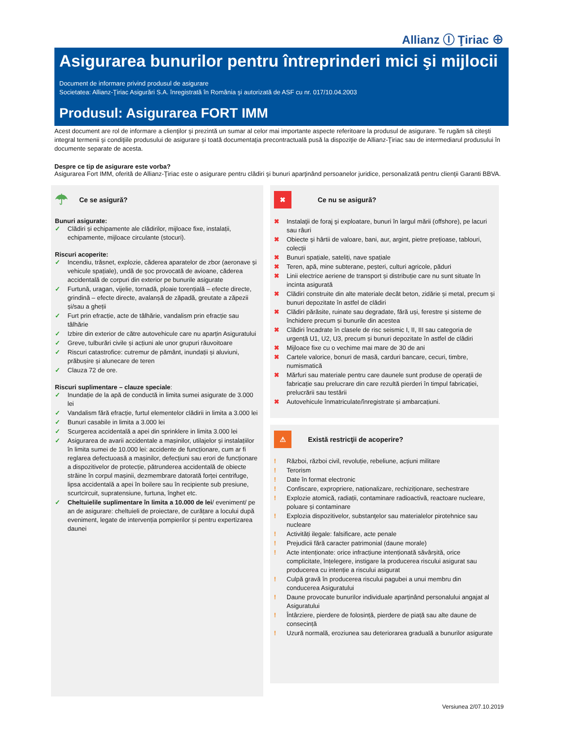Allianz Ⓘ Ţiriac ⊕
Asigurarea bunurilor pentru întreprinderi mici şi mijlocii
Document de informare privind produsul de asigurare
Societatea: Allianz-Ţiriac Asigurări S.A. înregistrată în România şi autorizată de ASF cu nr. 017/10.04.2003
Produsul: Asigurarea FORT IMM
Acest document are rol de informare a clienţilor şi prezintă un sumar al celor mai importante aspecte referitoare la produsul de asigurare. Te rugăm să citeşti integral termenii şi condiţiile produsului de asigurare şi toată documentaţia precontractuală pusă la dispoziţie de Allianz-Ţiriac sau de intermediarul produsului în documente separate de acesta.
Despre ce tip de asigurare este vorba?
Asigurarea Fort IMM, oferită de Allianz-Ţiriac este o asigurare pentru clădiri şi bunuri aparţinând persoanelor juridice, personalizată pentru clienţii Garanti BBVA.
☂ Ce se asigură?
Bunuri asigurate:
✓ Clădiri și echipamente ale clădirilor, mijloace fixe, instalații, echipamente, mijloace circulante (stocuri).
Riscuri acoperite:
✓ Incendiu, trăsnet, explozie, căderea aparatelor de zbor (aeronave și vehicule spațiale), undă de șoc provocată de avioane, căderea accidentală de corpuri din exterior pe bunurile asigurate
✓ Furtună, uragan, vijelie, tornadă, ploaie torențială – efecte directe, grindină – efecte directe, avalanșă de zăpadă, greutate a zăpezii și/sau a gheții
✓ Furt prin efracție, acte de tâlhărie, vandalism prin efracție sau tâlhărie
✓ Izbire din exterior de către autovehicule care nu aparțin Asiguratului
✓ Greve, tulburări civile și acțiuni ale unor grupuri răuvoitoare
✓ Riscuri catastrofice: cutremur de pământ, inundații și aluviuni, prăbușire și alunecare de teren
✓ Clauza 72 de ore.
Riscuri suplimentare – clauze speciale:
✓ Inundație de la apă de conductă in limita sumei asigurate de 3.000 lei
✓ Vandalism fără efracție, furtul elementelor clădirii in limita a 3.000 lei
✓ Bunuri casabile in limita a 3.000 lei
✓ Scurgerea accidentală a apei din sprinklere in limita 3.000 lei
✓ Asigurarea de avarii accidentale a mașinilor, utilajelor și instalațiilor în limita sumei de 10.000 lei: accidente de funcționare, cum ar fi reglarea defectuoasă a mașinilor, defecțiuni sau erori de funcționare a dispozitivelor de protecție, pătrunderea accidentală de obiecte străine în corpul mașinii, dezmembrare datorată forței centrifuge, lipsa accidentală a apei în boilere sau în recipiente sub presiune, scurtcircuit, supratensiune, furtuna, înghet etc.
✓ Cheltuielile suplimentare în limita a 10.000 de lei/ eveniment/ pe an de asigurare: cheltuieli de proiectare, de curățare a locului după eveniment, legate de intervenția pompierilor și pentru expertizarea daunei
✖ Ce nu se asigură?
✖ Instalaţii de foraj şi exploatare, bunuri în largul mării (offshore), pe lacuri sau râuri
✖ Obiecte şi hârtii de valoare, bani, aur, argint, pietre prețioase, tablouri, colecții
✖ Bunuri spațiale, sateliți, nave spațiale
✖ Teren, apă, mine subterane, peșteri, culturi agricole, păduri
✖ Linii electrice aeriene de transport și distribuție care nu sunt situate în incinta asigurată
✖ Clădiri construite din alte materiale decât beton, zidărie și metal, precum și bunuri depozitate în astfel de clădiri
✖ Clădiri părăsite, ruinate sau degradate, fără uși, ferestre și sisteme de închidere precum și bunurile din acestea
✖ Clădiri încadrate în clasele de risc seismic I, II, III sau categoria de urgență U1, U2, U3, precum și bunuri depozitate în astfel de clădiri
✖ Mijloace fixe cu o vechime mai mare de 30 de ani
✖ Cartele valorice, bonuri de masă, carduri bancare, cecuri, timbre, numismatică
✖ Mărfuri sau materiale pentru care daunele sunt produse de operații de fabricație sau prelucrare din care rezultă pierderi în timpul fabricației, prelucrării sau testării
✖ Autovehicule înmatriculate/înregistrate și ambarcațiuni.
⚠ Există restricţii de acoperire?
! Război, război civil, revoluție, rebeliune, acțiuni militare
! Terorism
! Date în format electronic
! Confiscare, expropriere, naționalizare, rechiziționare, sechestrare
! Explozie atomică, radiații, contaminare radioactivă, reactoare nucleare, poluare și contaminare
! Explozia dispozitivelor, substanţelor sau materialelor pirotehnice sau nucleare
! Activități ilegale: falsificare, acte penale
! Prejudicii fără caracter patrimonial (daune morale)
! Acte intenționate: orice infracțiune intenționată săvârșită, orice complicitate, înțelegere, instigare la producerea riscului asigurat sau producerea cu intenție a riscului asigurat
! Culpă gravă în producerea riscului pagubei a unui membru din conducerea Asiguratului
! Daune provocate bunurilor individuale aparținând personalului angajat al Asiguratului
! Întârziere, pierdere de folosință, pierdere de piață sau alte daune de consecință
! Uzură normală, eroziunea sau deteriorarea graduală a bunurilor asigurate
Versiunea 2/07.10.2019